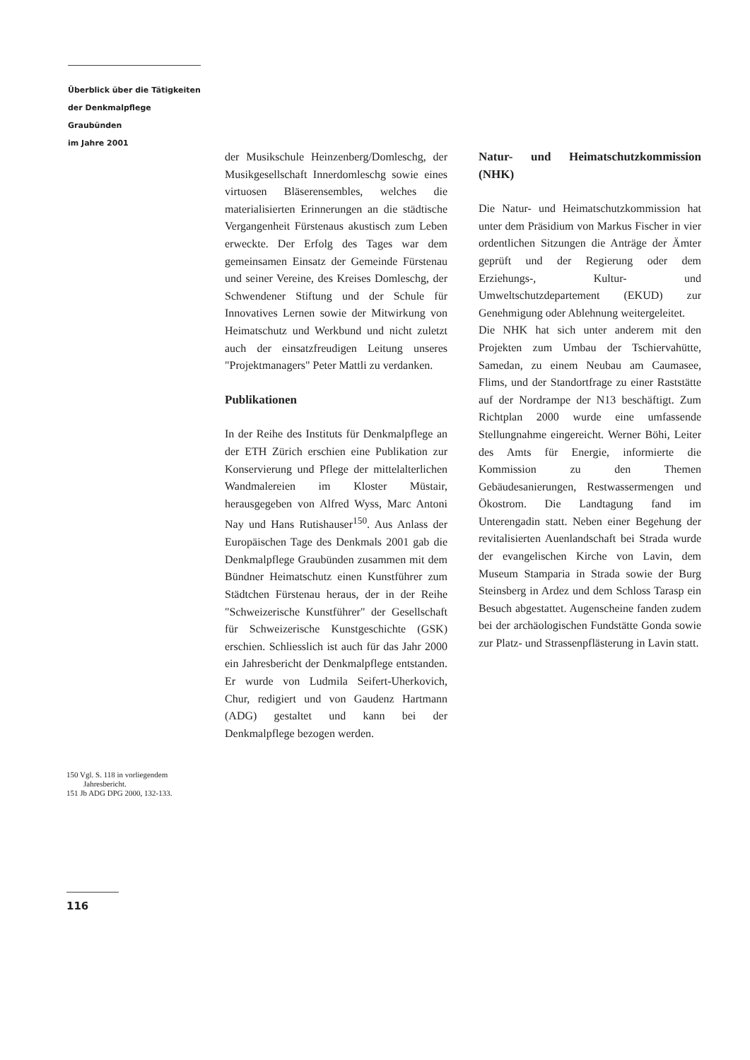Überblick über die Tätigkeiten
der Denkmalpflege Graubünden
im Jahre 2001
der Musikschule Heinzenberg/Domleschg, der Musikgesellschaft Innerdomleschg sowie eines virtuosen Bläserensembles, welches die materialisierten Erinnerungen an die städtische Vergangenheit Fürstenaus akustisch zum Leben erweckte. Der Erfolg des Tages war dem gemeinsamen Einsatz der Gemeinde Fürstenau und seiner Vereine, des Kreises Domleschg, der Schwendener Stiftung und der Schule für Innovatives Lernen sowie der Mitwirkung von Heimatschutz und Werkbund und nicht zuletzt auch der einsatzfreudigen Leitung unseres "Projektmanagers" Peter Mattli zu verdanken.
Publikationen
In der Reihe des Instituts für Denkmalpflege an der ETH Zürich erschien eine Publikation zur Konservierung und Pflege der mittelalterlichen Wandmalereien im Kloster Müstair, herausgegeben von Alfred Wyss, Marc Antoni Nay und Hans Rutishauser<sup>150</sup>. Aus Anlass der Europäischen Tage des Denkmals 2001 gab die Denkmalpflege Graubünden zusammen mit dem Bündner Heimatschutz einen Kunstführer zum Städtchen Fürstenau heraus, der in der Reihe "Schweizerische Kunstführer" der Gesellschaft für Schweizerische Kunstgeschichte (GSK) erschien. Schliesslich ist auch für das Jahr 2000 ein Jahresbericht der Denkmalpflege entstanden. Er wurde von Ludmila Seifert-Uherkovich, Chur, redigiert und von Gaudenz Hartmann (ADG) gestaltet und kann bei der Denkmalpflege bezogen werden.
Natur- und Heimatschutzkommission (NHK)
Die Natur- und Heimatschutzkommission hat unter dem Präsidium von Markus Fischer in vier ordentlichen Sitzungen die Anträge der Ämter geprüft und der Regierung oder dem Erziehungs-, Kultur- und Umweltschutzdepartement (EKUD) zur Genehmigung oder Ablehnung weitergeleitet.
Die NHK hat sich unter anderem mit den Projekten zum Umbau der Tschiervahütte, Samedan, zu einem Neubau am Caumasee, Flims, und der Standortfrage zu einer Raststätte auf der Nordrampe der N13 beschäftigt. Zum Richtplan 2000 wurde eine umfassende Stellungnahme eingereicht. Werner Böhi, Leiter des Amts für Energie, informierte die Kommission zu den Themen Gebäudesanierungen, Restwassermengen und Ökostrom. Die Landtagung fand im Unterengadin statt. Neben einer Begehung der revitalisierten Auenlandschaft bei Strada wurde der evangelischen Kirche von Lavin, dem Museum Stamparia in Strada sowie der Burg Steinsberg in Ardez und dem Schloss Tarasp ein Besuch abgestattet. Augenscheine fanden zudem bei der archäologischen Fundstätte Gonda sowie zur Platz- und Strassenpflästerung in Lavin statt.
150 Vgl. S. 118 in vorliegendem Jahresbericht.
151 Jb ADG DPG 2000, 132-133.
116